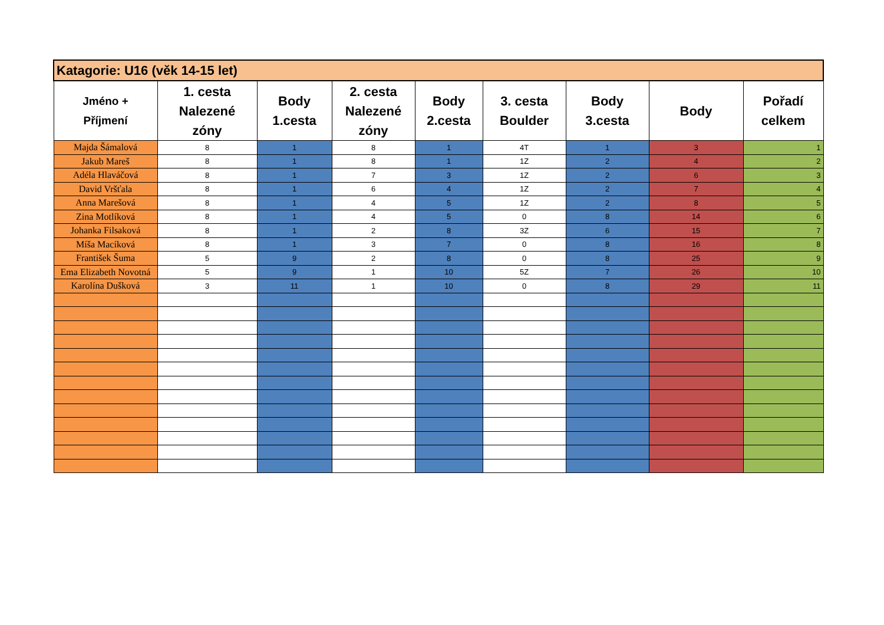| Katagorie: U16 (věk 14-15 let) | | | | | | | | |
| --- | --- | --- | --- | --- | --- | --- | --- | --- |
| Jméno + Příjmení | 1. cesta Nalezené zóny | Body 1.cesta | 2. cesta Nalezené zóny | Body 2.cesta | 3. cesta Boulder | Body 3.cesta | Body | Pořadí celkem |
| Majda Šámalová | 8 | 1 | 8 | 1 | 4T | 1 | 3 | 1 |
| Jakub Mareš | 8 | 1 | 8 | 1 | 1Z | 2 | 4 | 2 |
| Adéla Hlaváčová | 8 | 1 | 7 | 3 | 1Z | 2 | 6 | 3 |
| David Vršťala | 8 | 1 | 6 | 4 | 1Z | 2 | 7 | 4 |
| Anna Marešová | 8 | 1 | 4 | 5 | 1Z | 2 | 8 | 5 |
| Zina Motlíková | 8 | 1 | 4 | 5 | 0 | 8 | 14 | 6 |
| Johanka Filsaková | 8 | 1 | 2 | 8 | 3Z | 6 | 15 | 7 |
| Míša Macíková | 8 | 1 | 3 | 7 | 0 | 8 | 16 | 8 |
| František Šuma | 5 | 9 | 2 | 8 | 0 | 8 | 25 | 9 |
| Ema Elizabeth Novotná | 5 | 9 | 1 | 10 | 5Z | 7 | 26 | 10 |
| Karolína Dušková | 3 | 11 | 1 | 10 | 0 | 8 | 29 | 11 |